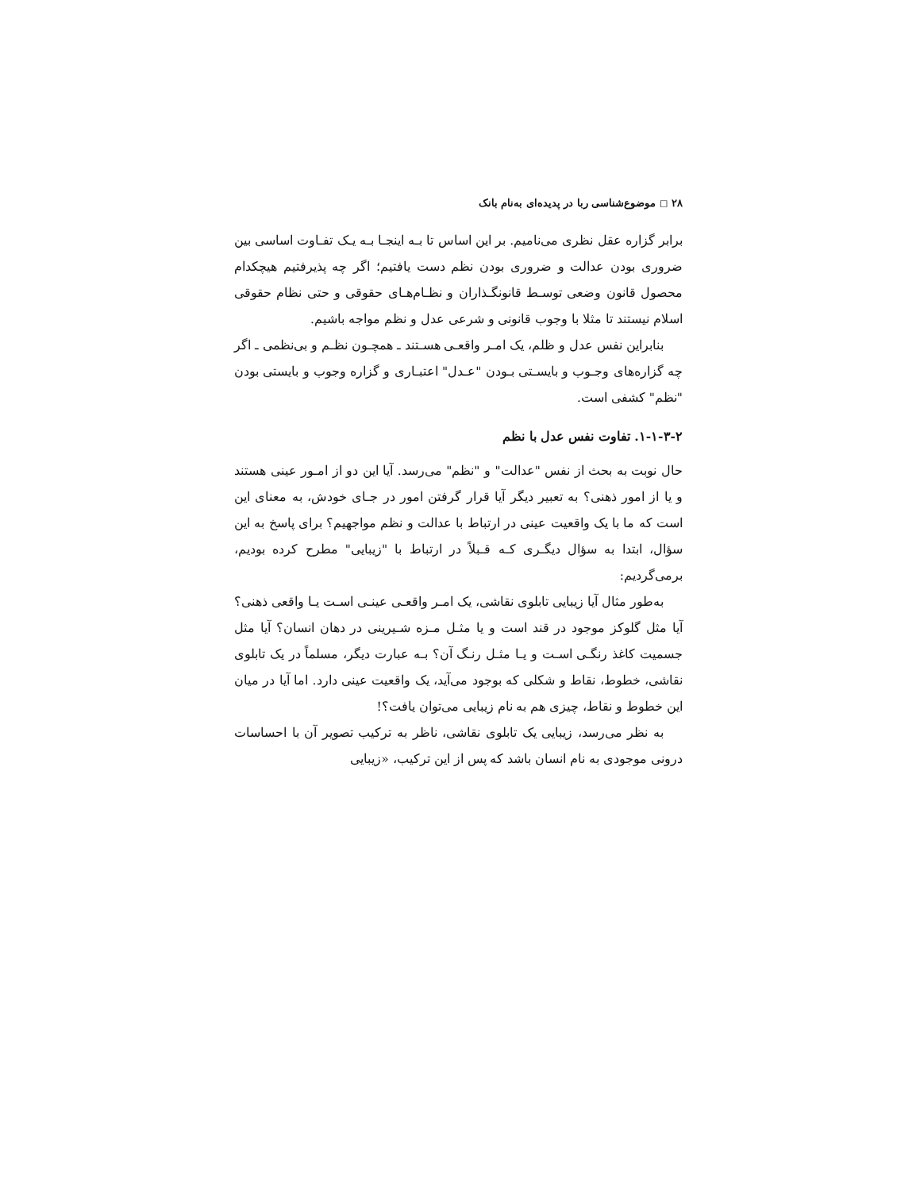۲۸ ◻ موضوع‌شناسی ربا در پدیده‌ای به‌نام بانک
برابر گزاره عقل نظری می‌نامیم. بر این اساس تا بـه اینجـا بـه یـک تفـاوت اساسی بین ضروری بودن عدالت و ضروری بودن نظم دست یافتیم؛ اگر چه پذیرفتیم هیچکدام محصول قانون وضعی توسـط قانونگـذاران و نظـام‌هـای حقوقی و حتی نظام حقوقی اسلام نیستند تا مثلا با وجوب قانونی و شرعی عدل و نظم مواجه باشیم.
بنابراین نفس عدل و ظلم، یک امـر واقعـی هسـتند ـ همچـون نظـم و بی‌نظمی ـ اگر چه گزاره‌های وجـوب و بایسـتی بـودن "عـدل" اعتبـاری و گزاره وجوب و بایستی بودن "نظم" کشفی است.
۱-۱-۳-۲. تفاوت نفس عدل با نظم
حال نوبت به بحث از نفس "عدالت" و "نظم" می‌رسد. آیا این دو از امـور عینی هستند و یا از امور ذهنی؟ به تعبیر دیگر آیا قرار گرفتن امور در جـای خودش، به معنای این است که ما با یک واقعیت عینی در ارتباط با عدالت و نظم مواجهیم؟ برای پاسخ به این سؤال، ابتدا به سؤال دیگـری کـه قـبلاً در ارتباط با "زیبایی" مطرح کرده بودیم، برمی‌گردیم:
به‌طور مثال آیا زیبایی تابلوی نقاشی، یک امـر واقعـی عینـی اسـت یـا واقعی ذهنی؟ آیا مثل گلوکز موجود در قند است و یا مثـل مـزه شـیرینی در دهان انسان؟ آیا مثل جسمیت کاغذ رنگـی اسـت و یـا مثـل رنـگ آن؟ بـه عبارت دیگر، مسلماً در یک تابلوی نقاشی، خطوط، نقاط و شکلی که بوجود می‌آید، یک واقعیت عینی دارد. اما آیا در میان این خطوط و نقاط، چیزی هم به نام زیبایی می‌توان یافت؟!
به نظر می‌رسد، زیبایی یک تابلوی نقاشی، ناظر به ترکیب تصویر آن با احساسات درونی موجودی به نام انسان باشد که پس از این ترکیب، «زیبایی